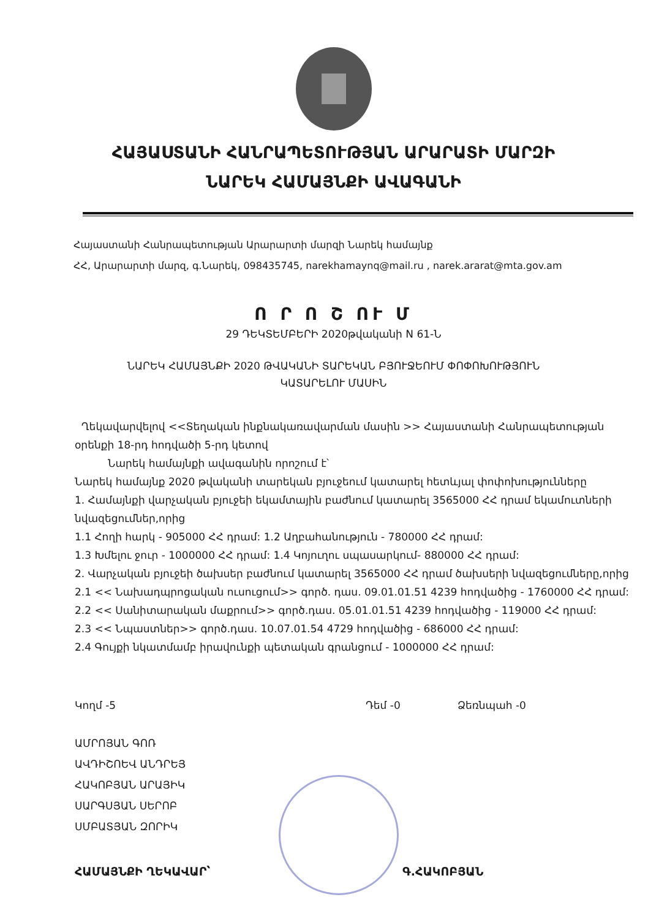ՀԱՅԱՍՏԱՆԻ ՀԱՆՐԱՊԵՏՈՒԹՅԱՆ ԱՐԱՐԱՏԻ ՄԱՐԶԻ
ՆԱՐԵԿ ՀԱՄԱՅՆՔԻ ԱՎԱԳԱՆԻ
Հայաստանի Հանրապետության Արարարտի մարզի Նարեկ համայնք
ՀՀ, Արարարտի մարզ, գ.Նարեկ, 098435745, narekhamaynq@mail.ru , narek.ararat@mta.gov.am
Ո Ր Ո Շ ՈՒ Մ
29 ԴԵԿՏԵՄԲԵՐԻ 2020թվականի N 61-Ն
ՆԱՐԵԿ ՀԱՄԱՅՆՔԻ 2020 ԹՎԱԿԱՆԻ ՏԱՐԵԿԱՆ ԲՅՈՒՋԵՈՒՄ ՓՈՓՈԽՈՒԹՅՈՒՆ
ԿԱՏԱՐԵԼՈՒ ՄԱՍԻՆ
Ղեկավարվելով <<Տեղական ինքնակառավարման մասին >> Հայաստանի Հանրապետության օրենքի 18-րդ հոդվածի 5-րդ կետով
Նարեկ համայնքի ավագանին որոշում է՝
Նարեկ համայնք 2020 թվականի տարեկան բյուջեում կատարել հետևյալ փոփոխությունները
1. Համայնքի վարչական բյուջեի եկամտային բաժնում կատարել 3565000 ՀՀ դրամ եկամուտների նվազեցումներ,որից
1.1 Հողի հարկ - 905000 ՀՀ դրամ: 1.2 Աղբահանություն - 780000 ՀՀ դրամ:
1.3 Խմելու ջուր - 1000000 ՀՀ դրամ: 1.4 Կոյուղու սպասարկում- 880000 ՀՀ դրամ:
2. Վարչական բյուջեի ծախսեր բաժնում կատարել 3565000 ՀՀ դրամ ծախսերի նվազեցումները,որից
2.1 << Նախադպրոցական ուսուցում>> գործ. դաս. 09.01.01.51 4239 հոդվածից - 1760000 ՀՀ դրամ:
2.2 << Սանիտարական մաքրում>> գործ.դաս. 05.01.01.51 4239 հոդվածից - 119000 ՀՀ դրամ:
2.3 << Նպաստներ>> գործ.դաս. 10.07.01.54 4729 հոդվածից - 686000 ՀՀ դրամ:
2.4 Գույքի նկատմամբ իրավունքի պետական գրանցում - 1000000 ՀՀ դրամ:
Կողմ -5 Դեմ -0 Ձեռնպահ -0
ԱՄՐՈՅԱՆ ԳՈՌ
ԱՎԴԻՇՈԵՎ ԱՆԴՐԵՅ
ՀԱԿՈԲՅԱՆ ԱՐԱՅԻԿ
ՍԱՐԳՍՅԱՆ ՍԵՐՈԲ
ՍՄԲԱՏՅԱՆ ԶՈՐԻԿ
ՀԱՄԱՅՆՔԻ ՂԵԿԱՎԱՐ՝ Գ.ՀԱԿՈԲՅԱՆ